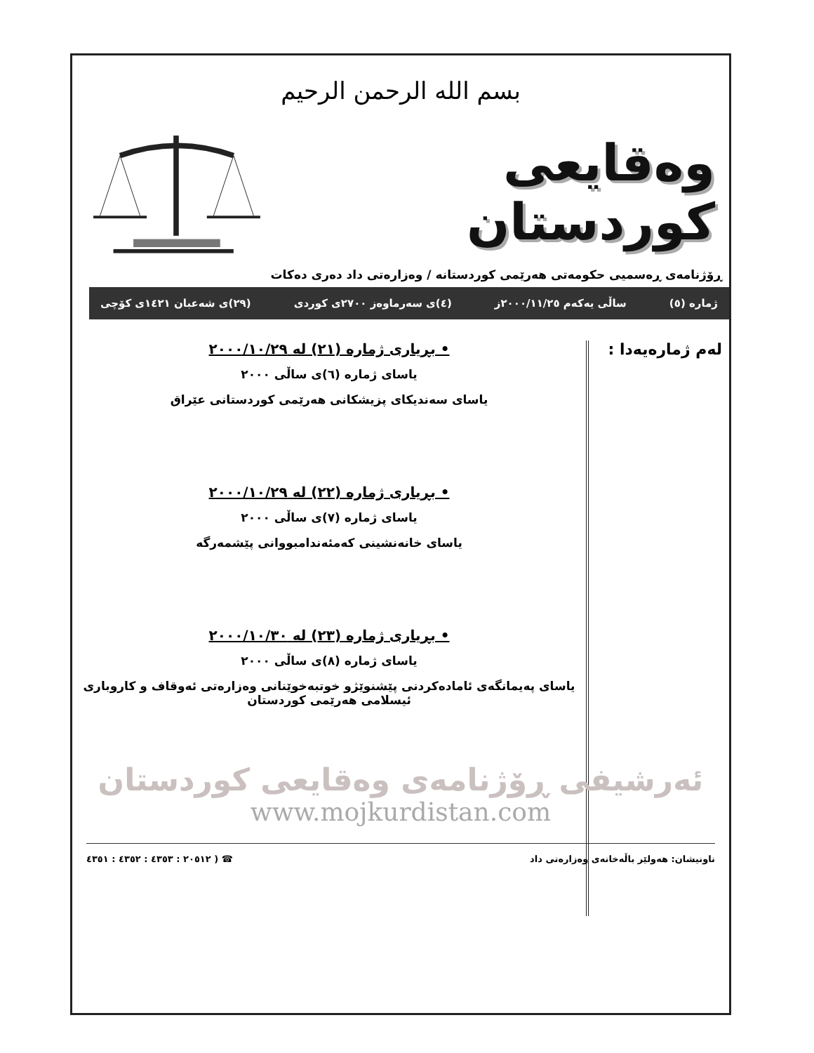بسم الله الرحمن الرحيم
وەقایعی کوردستان
ڕۆژنامەی ڕەسمیی حکومەتی هەرێمی کوردستانە / وەزارەتی داد دەری دەکات
ژمارە (٥) ساڵی یەکەم ٢٠٠٠/١١/٢٥ز (٤)ی سەرماوەز ٢٧٠٠ی کوردی (٢٩)ی شەعبان ١٤٢١ی کۆچی
لەم ژمارەیەدا :
• بڕیاری ژمارە (٢١) لە ٢٠٠٠/١٠/٢٩
یاسای ژمارە (٦)ی ساڵی ٢٠٠٠
یاسای سەندیکای پزیشکانی هەرێمی کوردستانی عێراق
• بڕیاری ژمارە (٢٢) لە ٢٠٠٠/١٠/٢٩
یاسای ژمارە (٧)ی ساڵی ٢٠٠٠
یاسای خانەنشینی کەمئەندامبووانی پێشمەرگە
• بڕیاری ژمارە (٢٣) لە ٢٠٠٠/١٠/٣٠
یاسای ژمارە (٨)ی ساڵی ٢٠٠٠
یاسای پەیمانگەی ئامادەکردنی پێشنوێژو خوتبەخوێنانی وەزارەتی ئەوقاف و کاروباری ئیسلامی هەرێمی کوردستان
ئەرشیفی ڕۆژنامەی وەقایعی کوردستان
www.mojkurdistan.com
ناونیشان: هەولێر باڵەخانەی وەزارەتی داد ☎ ( ٢٠٥١٢ : ٤٣٥٣ : ٤٣٥٢ : ٤٣٥١